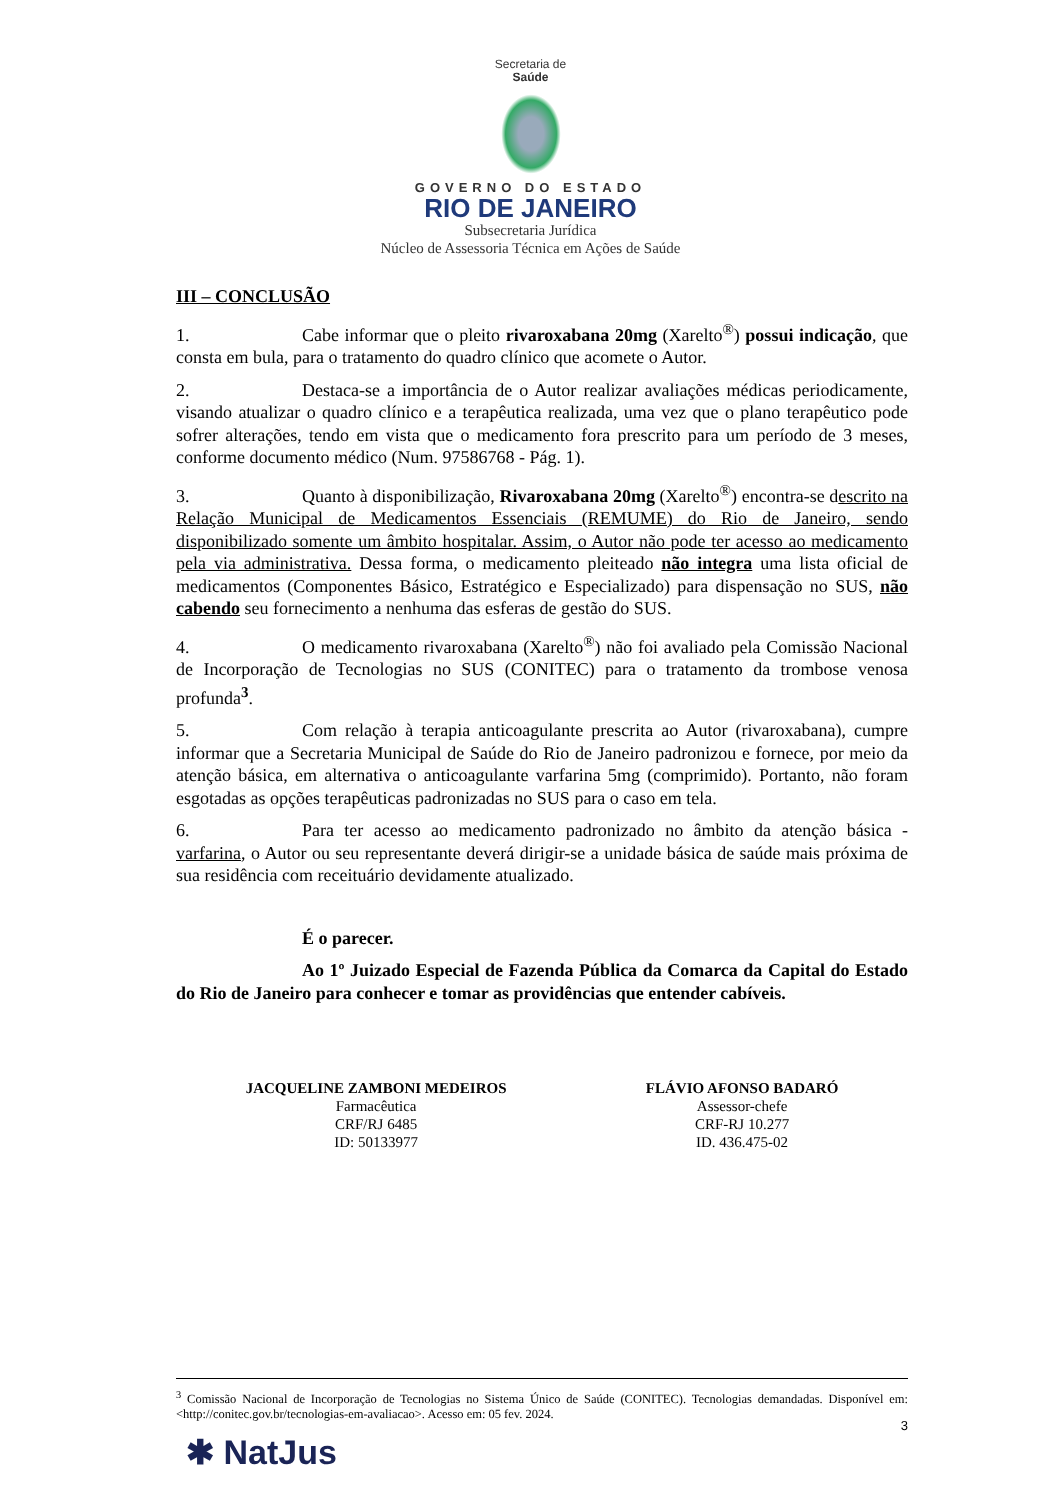Secretaria de
Saúde
GOVERNO DO ESTADO
RIO DE JANEIRO
Subsecretaria Jurídica
Núcleo de Assessoria Técnica em Ações de Saúde
III – CONCLUSÃO
1. Cabe informar que o pleito rivaroxabana 20mg (Xarelto<sup>®</sup>) possui indicação, que consta em bula, para o tratamento do quadro clínico que acomete o Autor.
2. Destaca-se a importância de o Autor realizar avaliações médicas periodicamente, visando atualizar o quadro clínico e a terapêutica realizada, uma vez que o plano terapêutico pode sofrer alterações, tendo em vista que o medicamento fora prescrito para um período de 3 meses, conforme documento médico (Num. 97586768 - Pág. 1).
3. Quanto à disponibilização, Rivaroxabana 20mg (Xarelto<sup>®</sup>) encontra-se descrito na Relação Municipal de Medicamentos Essenciais (REMUME) do Rio de Janeiro, sendo disponibilizado somente um âmbito hospitalar. Assim, o Autor não pode ter acesso ao medicamento pela via administrativa. Dessa forma, o medicamento pleiteado não integra uma lista oficial de medicamentos (Componentes Básico, Estratégico e Especializado) para dispensação no SUS, não cabendo seu fornecimento a nenhuma das esferas de gestão do SUS.
4. O medicamento rivaroxabana (Xarelto<sup>®</sup>) não foi avaliado pela Comissão Nacional de Incorporação de Tecnologias no SUS (CONITEC) para o tratamento da trombose venosa profunda<sup>3</sup>.
5. Com relação à terapia anticoagulante prescrita ao Autor (rivaroxabana), cumpre informar que a Secretaria Municipal de Saúde do Rio de Janeiro padronizou e fornece, por meio da atenção básica, em alternativa o anticoagulante varfarina 5mg (comprimido). Portanto, não foram esgotadas as opções terapêuticas padronizadas no SUS para o caso em tela.
6. Para ter acesso ao medicamento padronizado no âmbito da atenção básica - varfarina, o Autor ou seu representante deverá dirigir-se a unidade básica de saúde mais próxima de sua residência com receituário devidamente atualizado.
É o parecer.
Ao 1º Juizado Especial de Fazenda Pública da Comarca da Capital do Estado do Rio de Janeiro para conhecer e tomar as providências que entender cabíveis.
JACQUELINE ZAMBONI MEDEIROS
Farmacêutica
CRF/RJ 6485
ID: 50133977
FLÁVIO AFONSO BADARÓ
Assessor-chefe
CRF-RJ 10.277
ID. 436.475-02
<sup>3</sup> Comissão Nacional de Incorporação de Tecnologias no Sistema Único de Saúde (CONITEC). Tecnologias demandadas. Disponível em: <http://conitec.gov.br/tecnologias-em-avaliacao>. Acesso em: 05 fev. 2024.
3
✱ NatJus